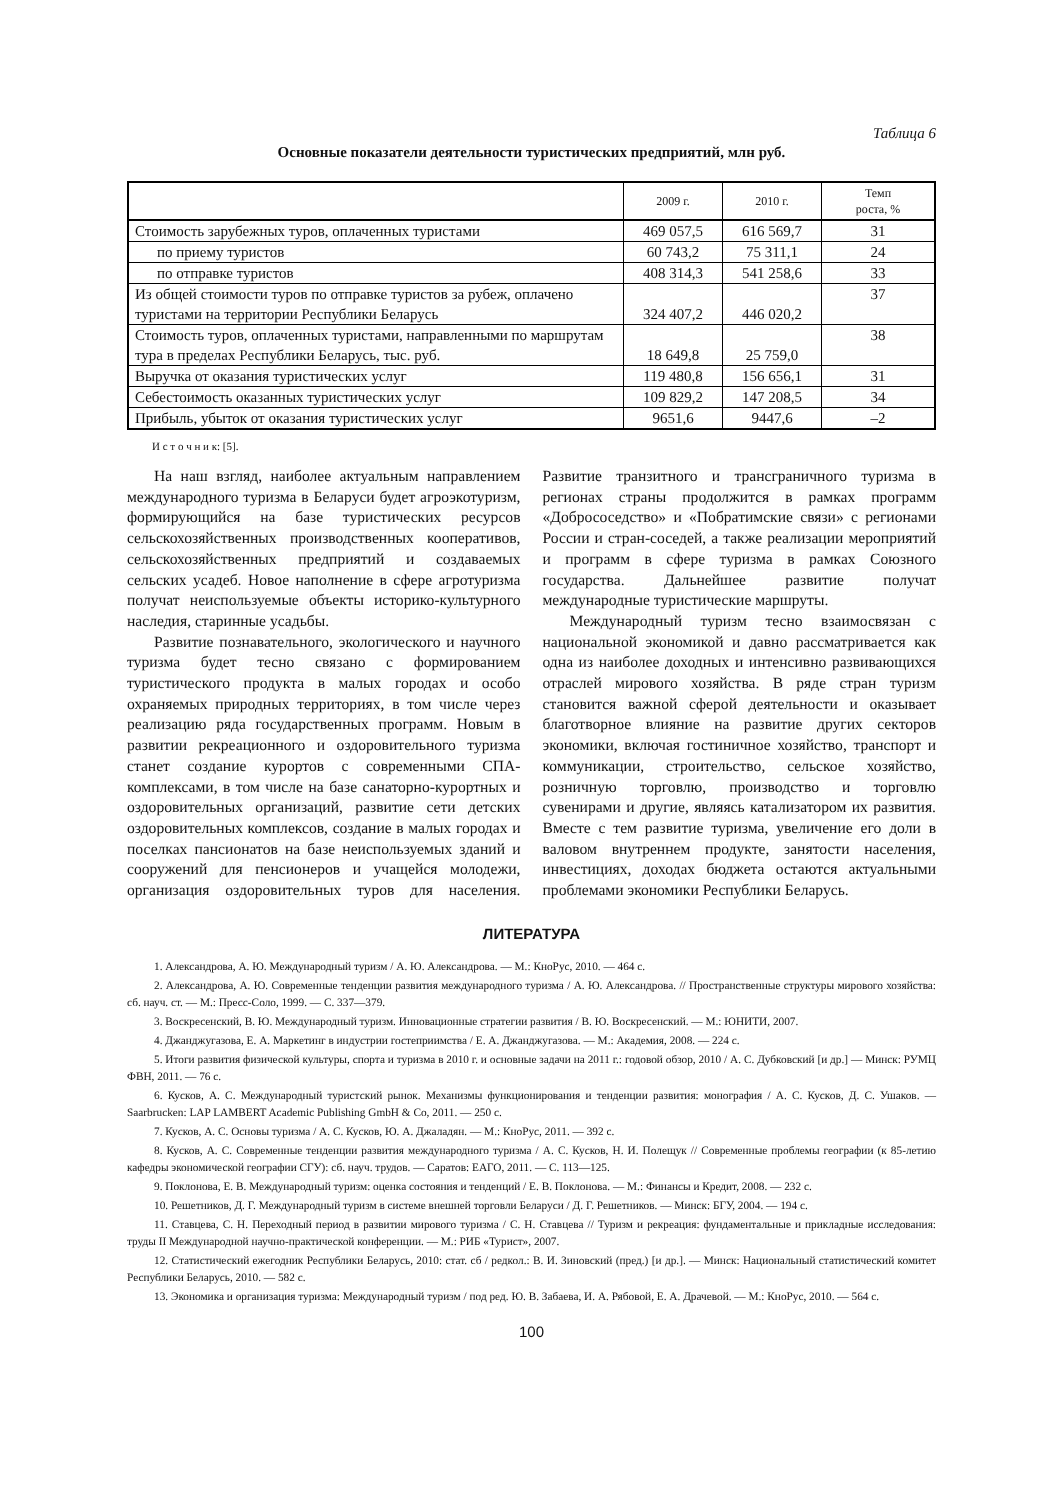Таблица 6
Основные показатели деятельности туристических предприятий, млн руб.
| | 2009 г. | 2010 г. | Темп роста, % |
| --- | --- | --- | --- |
| Стоимость зарубежных туров, оплаченных туристами | 469 057,5 | 616 569,7 | 31 |
| по приему туристов | 60 743,2 | 75 311,1 | 24 |
| по отправке туристов | 408 314,3 | 541 258,6 | 33 |
| Из общей стоимости туров по отправке туристов за рубеж, оплачено туристами на территории Республики Беларусь | 324 407,2 | 446 020,2 | 37 |
| Стоимость туров, оплаченных туристами, направленными по маршрутам тура в пределах Республики Беларусь, тыс. руб. | 18 649,8 | 25 759,0 | 38 |
| Выручка от оказания туристических услуг | 119 480,8 | 156 656,1 | 31 |
| Себестоимость оказанных туристических услуг | 109 829,2 | 147 208,5 | 34 |
| Прибыль, убыток от оказания туристических услуг | 9651,6 | 9447,6 | –2 |
И с т о ч н и к: [5].
На наш взгляд, наиболее актуальным направлением международного туризма в Беларуси будет агроэкотуризм, формирующийся на базе туристических ресурсов сельскохозяйственных производственных кооперативов, сельскохозяйственных предприятий и создаваемых сельских усадеб. Новое наполнение в сфере агротуризма получат неиспользуемые объекты историко-культурного наследия, старинные усадьбы.
Развитие познавательного, экологического и научного туризма будет тесно связано с формированием туристического продукта в малых городах и особо охраняемых природных территориях, в том числе через реализацию ряда государственных программ. Новым в развитии рекреационного и оздоровительного туризма станет создание курортов с современными СПА-комплексами, в том числе на базе санаторно-курортных и оздоровительных организаций, развитие сети детских оздоровительных комплексов, создание в малых городах и поселках пансионатов на базе неиспользуемых зданий и сооружений для пенсионеров и учащейся молодежи, организация оздоровительных туров для населения. Развитие транзитного и трансграничного туризма в регионах страны продолжится в рамках программ «Добрососедство» и «Побратимские связи» с регионами России и стран-соседей, а также реализации мероприятий и программ в сфере туризма в рамках Союзного государства. Дальнейшее развитие получат международные туристические маршруты.
Международный туризм тесно взаимосвязан с национальной экономикой и давно рассматривается как одна из наиболее доходных и интенсивно развивающихся отраслей мирового хозяйства. В ряде стран туризм становится важной сферой деятельности и оказывает благотворное влияние на развитие других секторов экономики, включая гостиничное хозяйство, транспорт и коммуникации, строительство, сельское хозяйство, розничную торговлю, производство и торговлю сувенирами и другие, являясь катализатором их развития. Вместе с тем развитие туризма, увеличение его доли в валовом внутреннем продукте, занятости населения, инвестициях, доходах бюджета остаются актуальными проблемами экономики Республики Беларусь.
ЛИТЕРАТУРА
1. Александрова, А. Ю. Международный туризм / А. Ю. Александрова. — М.: КноРус, 2010. — 464 с.
2. Александрова, А. Ю. Современные тенденции развития международного туризма / А. Ю. Александрова. // Пространственные структуры мирового хозяйства: сб. науч. ст. — М.: Пресс-Соло, 1999. — С. 337—379.
3. Воскресенский, В. Ю. Международный туризм. Инновационные стратегии развития / В. Ю. Воскресенский. — М.: ЮНИТИ, 2007.
4. Джанджугазова, Е. А. Маркетинг в индустрии гостеприимства / Е. А. Джанджугазова. — М.: Академия, 2008. — 224 с.
5. Итоги развития физической культуры, спорта и туризма в 2010 г. и основные задачи на 2011 г.: годовой обзор, 2010 / А. С. Дубковский [и др.] — Минск: РУМЦ ФВН, 2011. — 76 с.
6. Кусков, А. С. Международный туристский рынок. Механизмы функционирования и тенденции развития: монография / А. С. Кусков, Д. С. Ушаков. — Saarbrucken: LAP LAMBERT Academic Publishing GmbH & Co, 2011. — 250 с.
7. Кусков, А. С. Основы туризма / А. С. Кусков, Ю. А. Джаладян. — М.: КноРус, 2011. — 392 с.
8. Кусков, А. С. Современные тенденции развития международного туризма / А. С. Кусков, Н. И. Полещук // Современные проблемы географии (к 85-летию кафедры экономической географии СГУ): сб. науч. трудов. — Саратов: ЕАГО, 2011. — С. 113—125.
9. Поклонова, Е. В. Международный туризм: оценка состояния и тенденций / Е. В. Поклонова. — М.: Финансы и Кредит, 2008. — 232 с.
10. Решетников, Д. Г. Международный туризм в системе внешней торговли Беларуси / Д. Г. Решетников. — Минск: БГУ, 2004. — 194 с.
11. Ставцева, С. Н. Переходный период в развитии мирового туризма / С. Н. Ставцева // Туризм и рекреация: фундаментальные и прикладные исследования: труды II Международной научно-практической конференции. — М.: РИБ «Турист», 2007.
12. Статистический ежегодник Республики Беларусь, 2010: стат. сб / редкол.: В. И. Зиновский (пред.) [и др.]. — Минск: Национальный статистический комитет Республики Беларусь, 2010. — 582 с.
13. Экономика и организация туризма: Международный туризм / под ред. Ю. В. Забаева, И. А. Рябовой, Е. А. Драчевой. — М.: КноРус, 2010. — 564 с.
100